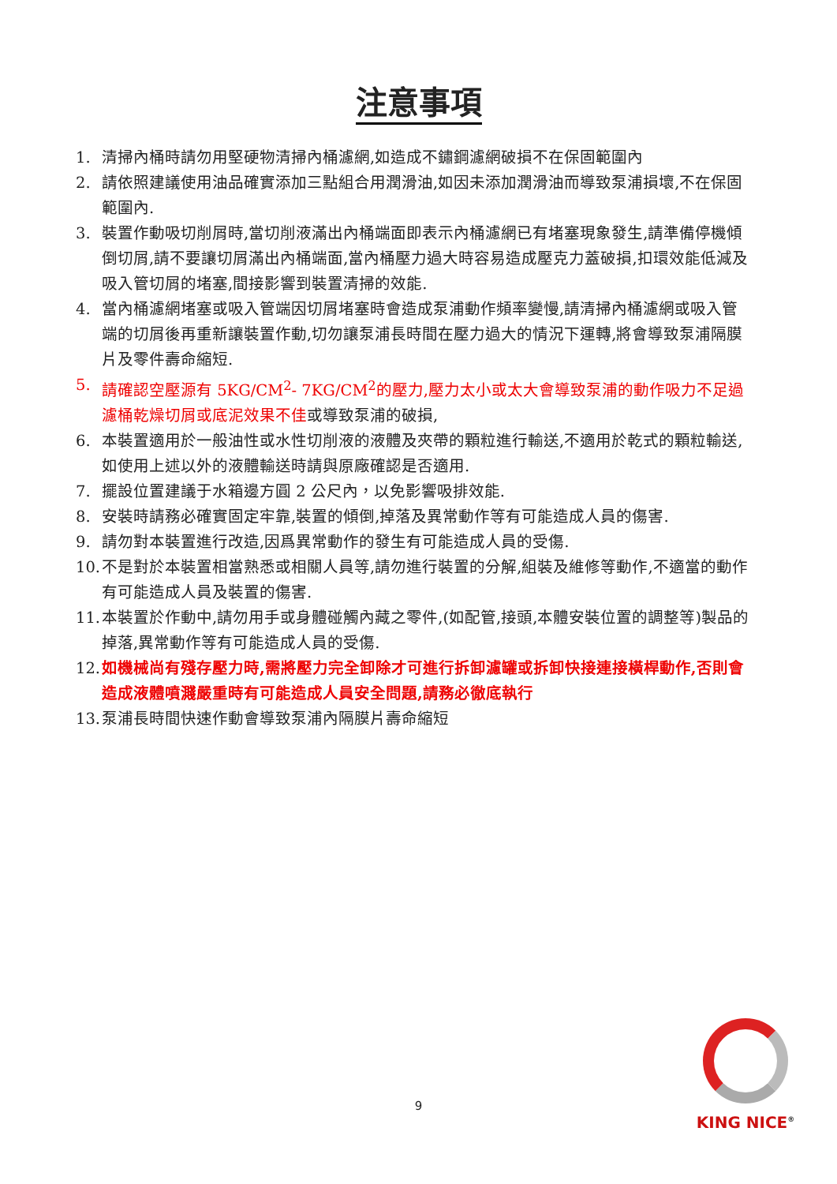注意事項
1. 清掃內桶時請勿用堅硬物清掃內桶濾網,如造成不鏽鋼濾網破損不在保固範圍內
2. 請依照建議使用油品確實添加三點組合用潤滑油,如因未添加潤滑油而導致泵浦損壞,不在保固範圍內.
3. 裝置作動吸切削屑時,當切削液滿出內桶端面即表示內桶濾網已有堵塞現象發生,請準備停機傾倒切屑,請不要讓切屑滿出內桶端面,當內桶壓力過大時容易造成壓克力蓋破損,扣環效能低減及吸入管切屑的堵塞,間接影響到裝置清掃的效能.
4. 當內桶濾網堵塞或吸入管端因切屑堵塞時會造成泵浦動作頻率變慢,請清掃內桶濾網或吸入管端的切屑後再重新讓裝置作動,切勿讓泵浦長時間在壓力過大的情況下運轉,將會導致泵浦隔膜片及零件壽命縮短.
5. 請確認空壓源有 5KG/CM<sup>2</sup>- 7KG/CM<sup>2</sup>的壓力,壓力太小或太大會導致泵浦的動作吸力不足過濾桶乾燥切屑或底泥效果不佳或導致泵浦的破損,
6. 本裝置適用於一般油性或水性切削液的液體及夾帶的顆粒進行輸送,不適用於乾式的顆粒輸送,如使用上述以外的液體輸送時請與原廠確認是否適用.
7. 擺設位置建議于水箱邊方圓 2 公尺內，以免影響吸排效能.
8. 安裝時請務必確實固定牢靠,裝置的傾倒,掉落及異常動作等有可能造成人員的傷害.
9. 請勿對本裝置進行改造,因爲異常動作的發生有可能造成人員的受傷.
10. 不是對於本裝置相當熟悉或相關人員等,請勿進行裝置的分解,組裝及維修等動作,不適當的動作有可能造成人員及裝置的傷害.
11. 本裝置於作動中,請勿用手或身體碰觸內藏之零件,(如配管,接頭,本體安裝位置的調整等)製品的掉落,異常動作等有可能造成人員的受傷.
12. 如機械尚有殘存壓力時,需將壓力完全卸除才可進行拆卸濾罐或拆卸快接連接橫桿動作,否則會造成液體噴濺嚴重時有可能造成人員安全問題,請務必徹底執行
13. 泵浦長時間快速作動會導致泵浦內隔膜片壽命縮短
9
KING NICE<sup>®</sup>